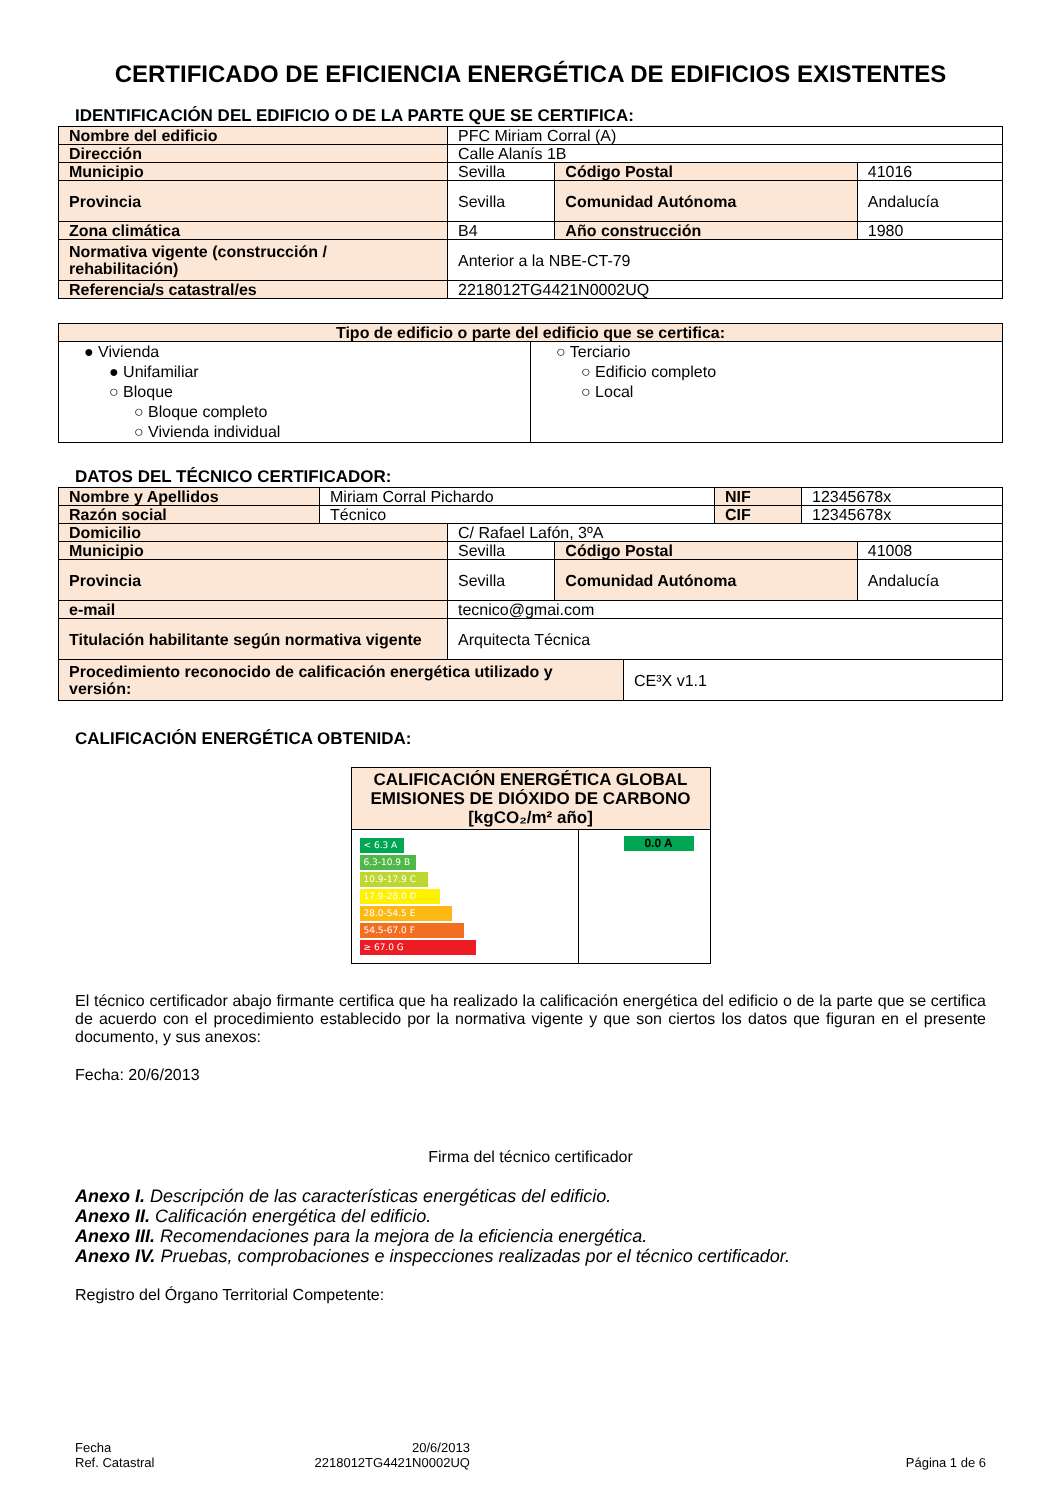CERTIFICADO DE EFICIENCIA ENERGÉTICA DE EDIFICIOS EXISTENTES
IDENTIFICACIÓN DEL EDIFICIO O DE LA PARTE QUE SE CERTIFICA:
| Nombre del edificio | PFC Miriam Corral (A) | | |
| Dirección | Calle Alanís 1B | | |
| Municipio | Sevilla | Código Postal | 41016 |
| Provincia | Sevilla | Comunidad Autónoma | Andalucía |
| Zona climática | B4 | Año construcción | 1980 |
| Normativa vigente (construcción / rehabilitación) | Anterior a la NBE-CT-79 | | |
| Referencia/s catastral/es | 2218012TG4421N0002UQ | | |
| Tipo de edificio o parte del edificio que se certifica: | |
| ● Vivienda ● Unifamiliar ○ Bloque ○ Bloque completo ○ Vivienda individual | ○ Terciario ○ Edificio completo ○ Local |
DATOS DEL TÉCNICO CERTIFICADOR:
| Nombre y Apellidos | Miriam Corral Pichardo | NIF | 12345678x |
| Razón social | Técnico | CIF | 12345678x |
| Domicilio | C/ Rafael Lafón, 3ºA | | |
| Municipio | Sevilla | Código Postal | 41008 |
| Provincia | Sevilla | Comunidad Autónoma | Andalucía |
| e-mail | tecnico@gmai.com | | |
| Titulación habilitante según normativa vigente | Arquitecta Técnica | | |
| Procedimiento reconocido de calificación energética utilizado y versión: | CE³X v1.1 |
CALIFICACIÓN ENERGÉTICA OBTENIDA:
| CALIFICACIÓN ENERGÉTICA GLOBAL EMISIONES DE DIÓXIDO DE CARBONO [kgCO₂/m² año] | |
| < 6.3 A 6.3-10.9 B 10.9-17.9 C 17.9-28.0 D 28.0-54.5 E 54.5-67.0 F ≥ 67.0 G | 0.0 A |
El técnico certificador abajo firmante certifica que ha realizado la calificación energética del edificio o de la parte que se certifica de acuerdo con el procedimiento establecido por la normativa vigente y que son ciertos los datos que figuran en el presente documento, y sus anexos:
Fecha: 20/6/2013
Firma del técnico certificador
Anexo I. Descripción de las características energéticas del edificio.
Anexo II. Calificación energética del edificio.
Anexo III. Recomendaciones para la mejora de la eficiencia energética.
Anexo IV. Pruebas, comprobaciones e inspecciones realizadas por el técnico certificador.
Registro del Órgano Territorial Competente:
Fecha
Ref. Catastral
20/6/2013
2218012TG4421N0002UQ
Página 1 de 6